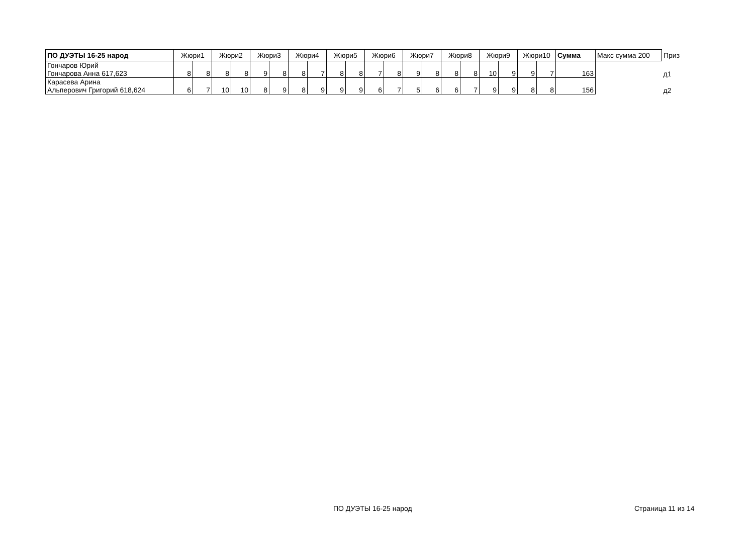| ПО ДУЭТЫ 16-25 народ | Жюри1 | | Жюри2 | | Жюри3 | | Жюри4 | | Жюри5 | | Жюри6 | | Жюри7 | | Жюри8 | | Жюри9 | | Жюри10 | | Сумма | Макс сумма 200 | Приз |
| --- | --- | --- | --- | --- | --- | --- | --- | --- | --- | --- | --- | --- | --- | --- | --- | --- | --- | --- | --- | --- | --- | --- | --- |
| Гончаров Юрий Гончарова Анна 617,623 | 8 | 8 | 8 | 8 | 9 | 8 | 8 | 7 | 8 | 8 | 7 | 8 | 9 | 8 | 8 | 8 | 10 | 9 | 9 | 7 | 163 | | д1 |
| Карасева Арина Альперович Григорий 618,624 | 6 | 7 | 10 | 10 | 8 | 9 | 8 | 9 | 9 | 9 | 6 | 7 | 5 | 6 | 6 | 7 | 9 | 9 | 8 | 8 | 156 | | д2 |
ПО ДУЭТЫ 16-25 народ Страница 11 из 14